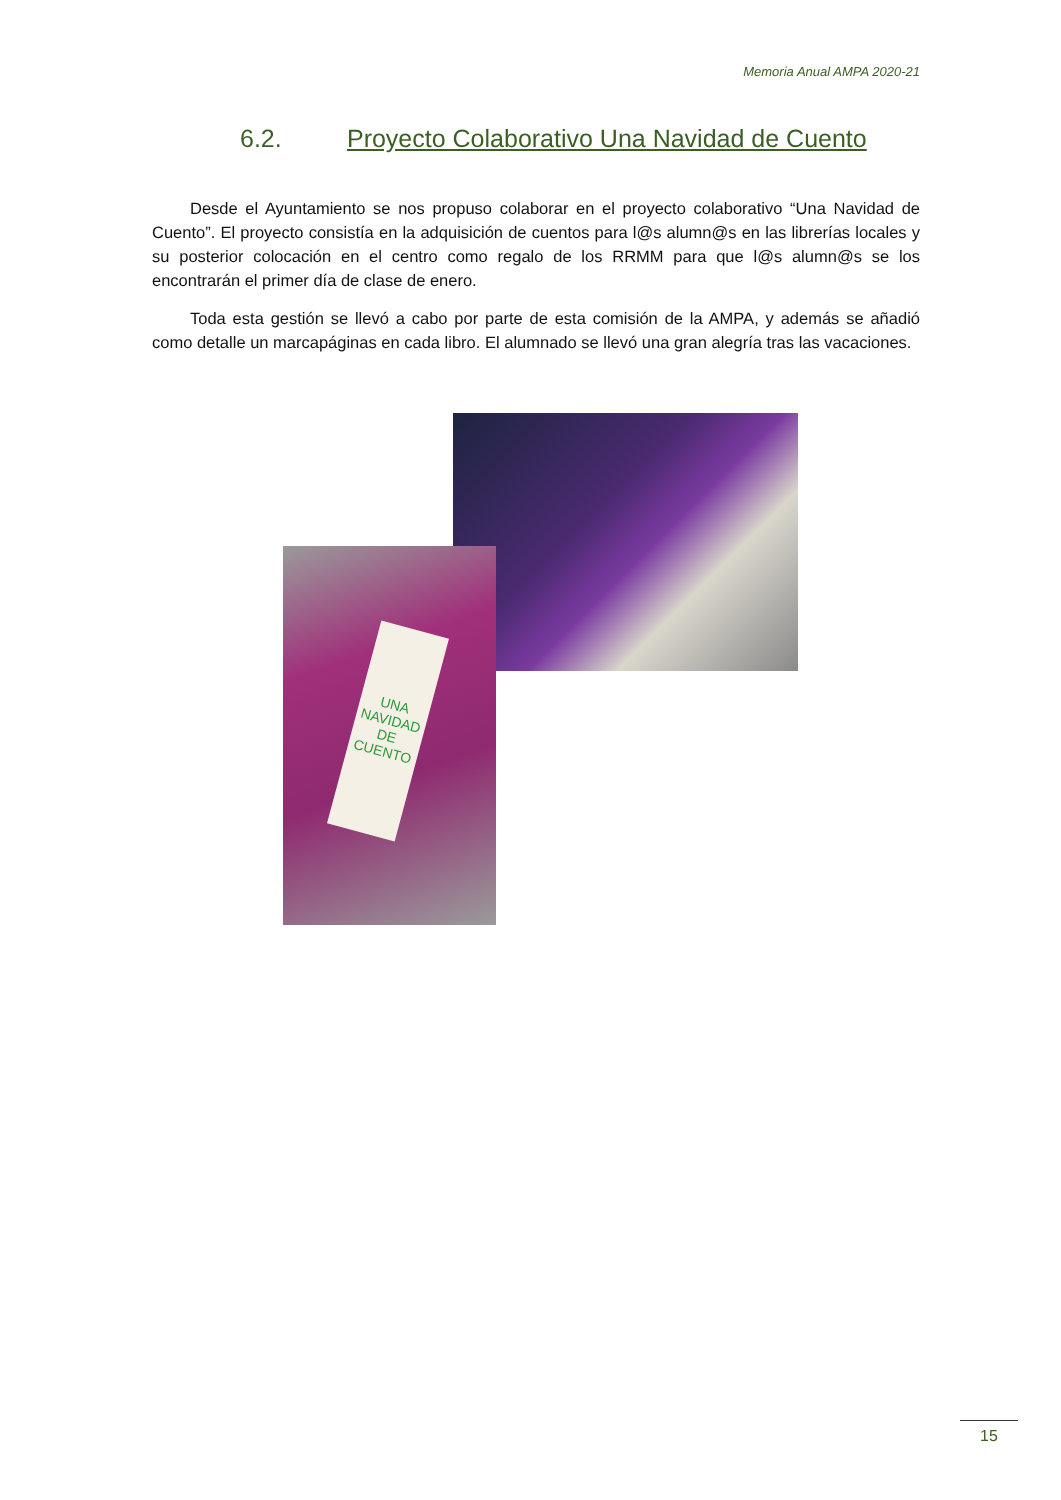Memoria Anual AMPA 2020-21
6.2. Proyecto Colaborativo Una Navidad de Cuento
Desde el Ayuntamiento se nos propuso colaborar en el proyecto colaborativo “Una Navidad de Cuento”. El proyecto consistía en la adquisición de cuentos para l@s alumn@s en las librerías locales y su posterior colocación en el centro como regalo de los RRMM para que l@s alumn@s se los encontrarán el primer día de clase de enero.
Toda esta gestión se llevó a cabo por parte de esta comisión de la AMPA, y además se añadió como detalle un marcapáginas en cada libro. El alumnado se llevó una gran alegría tras las vacaciones.
UNA NAVIDAD DE CUENTO
15